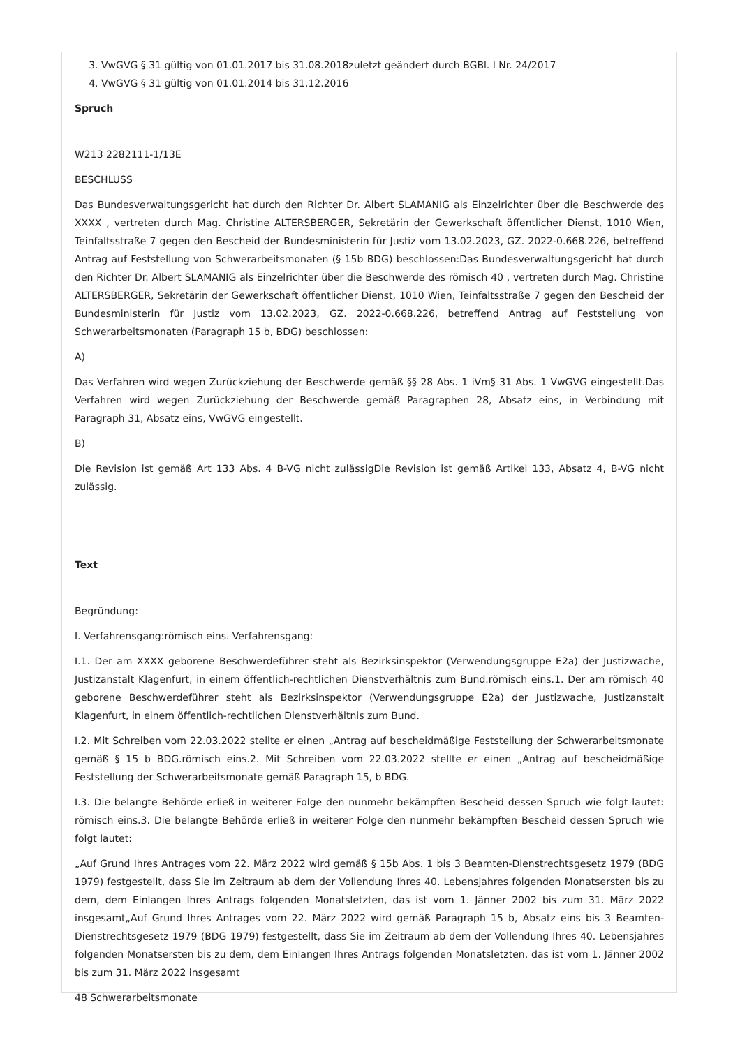3. VwGVG § 31 gültig von 01.01.2017 bis 31.08.2018zuletzt geändert durch BGBl. I Nr. 24/2017
4. VwGVG § 31 gültig von 01.01.2014 bis 31.12.2016
Spruch
W213 2282111-1/13E
BESCHLUSS
Das Bundesverwaltungsgericht hat durch den Richter Dr. Albert SLAMANIG als Einzelrichter über die Beschwerde des XXXX , vertreten durch Mag. Christine ALTERSBERGER, Sekretärin der Gewerkschaft öffentlicher Dienst, 1010 Wien, Teinfaltsstraße 7 gegen den Bescheid der Bundesministerin für Justiz vom 13.02.2023, GZ. 2022-0.668.226, betreffend Antrag auf Feststellung von Schwerarbeitsmonaten (§ 15b BDG) beschlossen:Das Bundesverwaltungsgericht hat durch den Richter Dr. Albert SLAMANIG als Einzelrichter über die Beschwerde des römisch 40 , vertreten durch Mag. Christine ALTERSBERGER, Sekretärin der Gewerkschaft öffentlicher Dienst, 1010 Wien, Teinfaltsstraße 7 gegen den Bescheid der Bundesministerin für Justiz vom 13.02.2023, GZ. 2022-0.668.226, betreffend Antrag auf Feststellung von Schwerarbeitsmonaten (Paragraph 15 b, BDG) beschlossen:
A)
Das Verfahren wird wegen Zurückziehung der Beschwerde gemäß §§ 28 Abs. 1 iVm§ 31 Abs. 1 VwGVG eingestellt.Das Verfahren wird wegen Zurückziehung der Beschwerde gemäß Paragraphen 28, Absatz eins, in Verbindung mit Paragraph 31, Absatz eins, VwGVG eingestellt.
B)
Die Revision ist gemäß Art 133 Abs. 4 B-VG nicht zulässigDie Revision ist gemäß Artikel 133, Absatz 4, B-VG nicht zulässig.
Text
Begründung:
I. Verfahrensgang:römisch eins. Verfahrensgang:
I.1. Der am XXXX geborene Beschwerdeführer steht als Bezirksinspektor (Verwendungsgruppe E2a) der Justizwache, Justizanstalt Klagenfurt, in einem öffentlich-rechtlichen Dienstverhältnis zum Bund.römisch eins.1. Der am römisch 40 geborene Beschwerdeführer steht als Bezirksinspektor (Verwendungsgruppe E2a) der Justizwache, Justizanstalt Klagenfurt, in einem öffentlich-rechtlichen Dienstverhältnis zum Bund.
I.2. Mit Schreiben vom 22.03.2022 stellte er einen „Antrag auf bescheidmäßige Feststellung der Schwerarbeitsmonate gemäß § 15 b BDG.römisch eins.2. Mit Schreiben vom 22.03.2022 stellte er einen „Antrag auf bescheidmäßige Feststellung der Schwerarbeitsmonate gemäß Paragraph 15, b BDG.
I.3. Die belangte Behörde erließ in weiterer Folge den nunmehr bekämpften Bescheid dessen Spruch wie folgt lautet: römisch eins.3. Die belangte Behörde erließ in weiterer Folge den nunmehr bekämpften Bescheid dessen Spruch wie folgt lautet:
„Auf Grund Ihres Antrages vom 22. März 2022 wird gemäß § 15b Abs. 1 bis 3 Beamten-Dienstrechtsgesetz 1979 (BDG 1979) festgestellt, dass Sie im Zeitraum ab dem der Vollendung Ihres 40. Lebensjahres folgenden Monatsersten bis zu dem, dem Einlangen Ihres Antrags folgenden Monatsletzten, das ist vom 1. Jänner 2002 bis zum 31. März 2022 insgesamt„Auf Grund Ihres Antrages vom 22. März 2022 wird gemäß Paragraph 15 b, Absatz eins bis 3 Beamten-Dienstrechtsgesetz 1979 (BDG 1979) festgestellt, dass Sie im Zeitraum ab dem der Vollendung Ihres 40. Lebensjahres folgenden Monatsersten bis zu dem, dem Einlangen Ihres Antrags folgenden Monatsletzten, das ist vom 1. Jänner 2002 bis zum 31. März 2022 insgesamt
48 Schwerarbeitsmonate